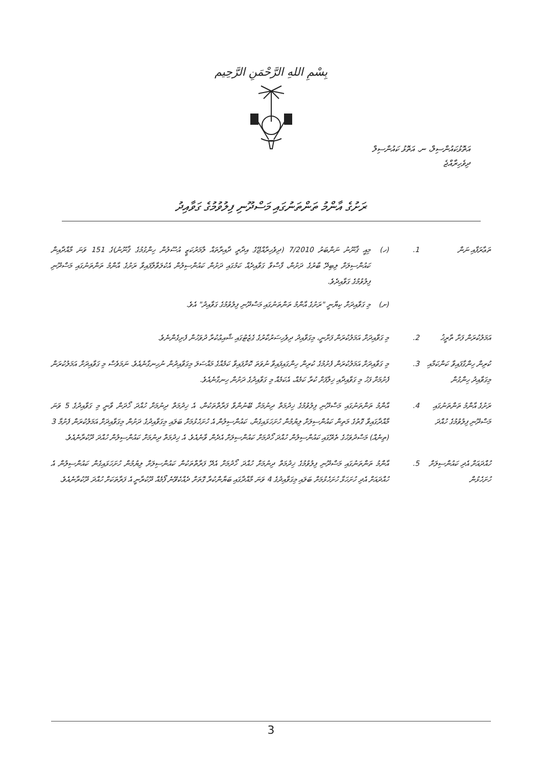بِسْمِ اللهِ الرَّحْمَنِ الرَّحِيم
އަތޮޅުކައުންސިލް، ނ. އަތޮޅު ކައުންސިލް
ދިވެހިރާއްޖެ
ރަށުގެ އާންމު ތަންތަނުގައި މަސްދޫނި ފިލުވުމުގެ ގަވާއިދު
ތަޢާރަފާއި ނަން .1 (ހ) މިއީ ޤާނޫނު ނަންބަރު 7/2010 (ދިވެހިރާއްޖޭގެ އިދާރީ ދާއިރާތައް ލާމަރުކަޒީ އުސޫލުން ހިންގުމުގެ ޤާނޫނު)ގެ 151 ވަނަ މާއްދާއިން ކައުންސިލަށް ލިބިދޭ ބާރުގެ ދަށުން، ފާސްވާ ގަވާއިދެއް ކަމުގައި ދަށުން ކައުންސިލުން އެކުލަވާލާފައިވާ ރަށުގެ އާންމު ތަންތަނުގައި މަސްދޫނި ފިލުވުމުގެ ގަވާއިދެވެ.
(ށ) މި ގަވާއިދަށް ކިޔާނީ "ރަށުގެ އާންމު ތަންތަނުގައި މަސްދޫނި ފިލުވުމުގެ ގަވާއިދު" އެވެ.
އަމަލުކުރަން ފަށާ ތާރީޚު
.2 މި ގަވާއިދަށް އަމަލުކުރަން ފަށާނީ، މިގަވާއިދު ދިވެހިސަރުކާރުގެ ގެޒެޓުގައި ޝާއިޢުކުރާ ދުވަހުން ފެށިގެންނެވެ.
ކުރިން ހިންގާފައިވާ ކަންކަމާއި މިގަވާއިދު ހިންގުން
.3 މި ގަވާއިދަށް އަމަލުކުރަން ފެށުމުގެ ކުރިން ހިންގައިފައިވާ ނުވަތަ ކޮށްފައިވާ ކަމެއްގެ މައްސަލަ މިގަވާއިދުން ނުހިނގާނެއެވެ. ނަމަވެސް މި ގަވާއިދަށް އަމަލުކުރަން ފެށުމަށް ފަހު މި ގަވާއިދާއި ޚިލާފަށް ކުރާ ކަމެއް، އެކަމެއް މި ގަވާއިދުގެ ދަށުން ހިނގާނެއެވެ.
ރަށުގެ އާންމު ތަންތަނުގައި މަސްދޫނި ފިލުވުމުގެ ހުއްދަ
.4 އާންމު ތަންތަނުގައި މަސްދޫނި ފިލުވުމުގެ ޚިދުމަތް ދިނުމަށް ބޭނުންވާ ފަރާތްތަކުން، އެ ޚިދުމަތް ދިނުމަށް ހުއްދަ ހޯދަން ވާނީ މި ގަވާއިދުގެ 5 ވަނަ މާއްދާގައިވާ ގޮތުގެ މަތިން ކައުންސިލަށް ލިޔުމުން ހުށަހަޅައިގެން، ކައުންސިލުން އެ ހުށަހެޅުމަށް ބަލައި މިގަވާއިދުގެ ދަށުން މިގަވާއިދަށް އަމަލުކުރަން ފެށުމާ 3 (ތިނެއް) މަސްދުވަހުގެ ތެރޭގައި ކައުންސިލުން ހުއްދަ ހޯދުމަށް ކައުންސިލަށް އެދެން ވާނެއެވެ. އެ ޚިދުމަތް ދިނުމަށް ކައުންސިލުން ހުއްދަ ދޫކުރާނެއެވެ.
ހުއްދައަށް އެދި ކައުންސިލަށް ހުށަހެޅުން
.5 އާންމު ތަންތަނުގައި މަސްދޫނި ފިލުވުމުގެ ޚިދުމަތް ދިނުމަށް ހުއްދަ ހޯދުމަށް އެދޭ ފަރާތްތަކުން ކައުންސިލަށް ލިޔުމުން ހުށަހަޅައިގެން ކައުންސިލުން އެ ހުއްދައަށް އެދި ހުށަހަޅާ ހުށަހެޅުމަށް ބަލައި މިގަވާއިދުގެ 4 ވަނަ މާއްދާގައި ބަޔާންކުރާ ގޮތަށް ދެއްކެވޭނެ ފޯމެއް ދޫކުރާނީ އެ ފަރާތަކަށް ހުއްދަ ދޫކުރާނެއެވެ.
3